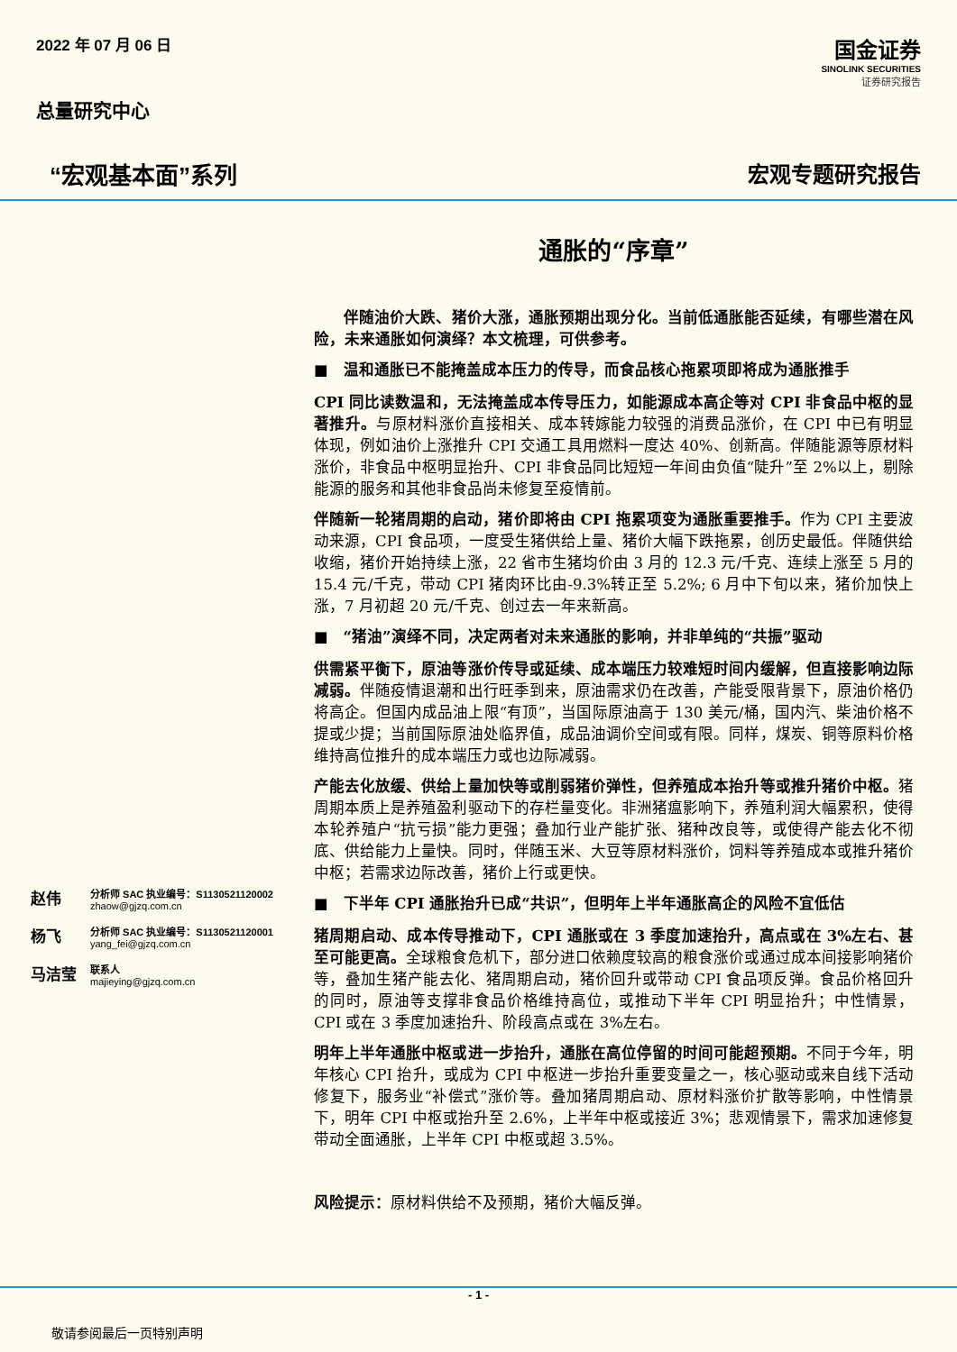2022 年 07 月 06 日
国金证券
SINOLINK SECURITIES
证券研究报告
总量研究中心
“宏观基本面”系列 宏观专题研究报告
赵伟
分析师 SAC 执业编号：S1130521120002
zhaow@gjzq.com.cn
杨飞
分析师 SAC 执业编号：S1130521120001
yang_fei@gjzq.com.cn
马洁莹
联系人
majieying@gjzq.com.cn
通胀的“序章”
伴随油价大跌、猪价大涨，通胀预期出现分化。当前低通胀能否延续，有哪些潜在风险，未来通胀如何演绎？本文梳理，可供参考。
■　温和通胀已不能掩盖成本压力的传导，而食品核心拖累项即将成为通胀推手
CPI 同比读数温和，无法掩盖成本传导压力，如能源成本高企等对 CPI 非食品中枢的显著推升。与原材料涨价直接相关、成本转嫁能力较强的消费品涨价，在 CPI 中已有明显体现，例如油价上涨推升 CPI 交通工具用燃料一度达 40%、创新高。伴随能源等原材料涨价，非食品中枢明显抬升、CPI 非食品同比短短一年间由负值“陡升”至 2%以上，剔除能源的服务和其他非食品尚未修复至疫情前。
伴随新一轮猪周期的启动，猪价即将由 CPI 拖累项变为通胀重要推手。作为 CPI 主要波动来源，CPI 食品项，一度受生猪供给上量、猪价大幅下跌拖累，创历史最低。伴随供给收缩，猪价开始持续上涨，22 省市生猪均价由 3 月的 12.3 元/千克、连续上涨至 5 月的 15.4 元/千克，带动 CPI 猪肉环比由-9.3%转正至 5.2%; 6 月中下旬以来，猪价加快上涨，7 月初超 20 元/千克、创过去一年来新高。
■　“猪油”演绎不同，决定两者对未来通胀的影响，并非单纯的“共振”驱动
供需紧平衡下，原油等涨价传导或延续、成本端压力较难短时间内缓解，但直接影响边际减弱。伴随疫情退潮和出行旺季到来，原油需求仍在改善，产能受限背景下，原油价格仍将高企。但国内成品油上限“有顶”，当国际原油高于 130 美元/桶，国内汽、柴油价格不提或少提；当前国际原油处临界值，成品油调价空间或有限。同样，煤炭、铜等原料价格维持高位推升的成本端压力或也边际减弱。
产能去化放缓、供给上量加快等或削弱猪价弹性，但养殖成本抬升等或推升猪价中枢。猪周期本质上是养殖盈利驱动下的存栏量变化。非洲猪瘟影响下，养殖利润大幅累积，使得本轮养殖户“抗亏损”能力更强；叠加行业产能扩张、猪种改良等，或使得产能去化不彻底、供给能力上量快。同时，伴随玉米、大豆等原材料涨价，饲料等养殖成本或推升猪价中枢；若需求边际改善，猪价上行或更快。
■　下半年 CPI 通胀抬升已成“共识”，但明年上半年通胀高企的风险不宜低估
猪周期启动、成本传导推动下，CPI 通胀或在 3 季度加速抬升，高点或在 3%左右、甚至可能更高。全球粮食危机下，部分进口依赖度较高的粮食涨价或通过成本间接影响猪价等，叠加生猪产能去化、猪周期启动，猪价回升或带动 CPI 食品项反弹。食品价格回升的同时，原油等支撑非食品价格维持高位，或推动下半年 CPI 明显抬升；中性情景，CPI 或在 3 季度加速抬升、阶段高点或在 3%左右。
明年上半年通胀中枢或进一步抬升，通胀在高位停留的时间可能超预期。不同于今年，明年核心 CPI 抬升，或成为 CPI 中枢进一步抬升重要变量之一，核心驱动或来自线下活动修复下，服务业“补偿式”涨价等。叠加猪周期启动、原材料涨价扩散等影响，中性情景下，明年 CPI 中枢或抬升至 2.6%，上半年中枢或接近 3%；悲观情景下，需求加速修复带动全面通胀，上半年 CPI 中枢或超 3.5%。
风险提示：原材料供给不及预期，猪价大幅反弹。
- 1 -
敬请参阅最后一页特别声明